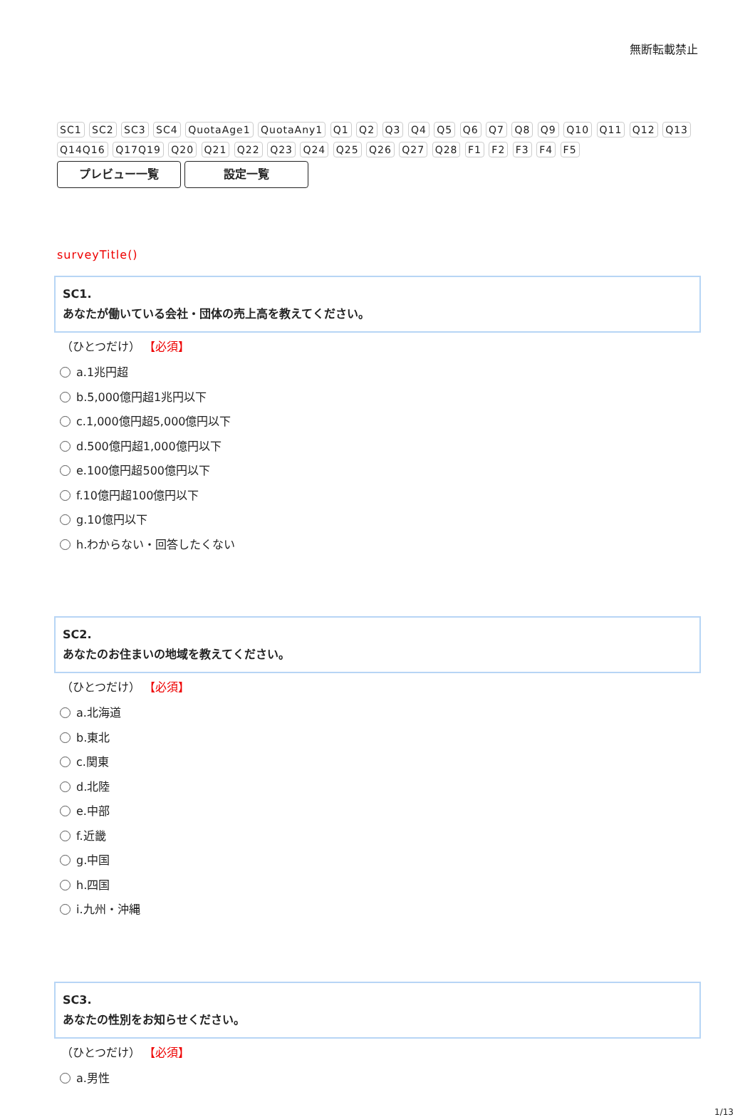無断転載禁止
SC1 SC2 SC3 SC4 QuotaAge1 QuotaAny1 Q1 Q2 Q3 Q4 Q5 Q6 Q7 Q8 Q9 Q10 Q11 Q12 Q13 Q14Q16 Q17Q19 Q20 Q21 Q22 Q23 Q24 Q25 Q26 Q27 Q28 F1 F2 F3 F4 F5
プレビュー一覧 設定一覧
surveyTitle()
SC1.
あなたが働いている会社・団体の売上高を教えてください。
（ひとつだけ） 【必須】
a.1兆円超
b.5,000億円超1兆円以下
c.1,000億円超5,000億円以下
d.500億円超1,000億円以下
e.100億円超500億円以下
f.10億円超100億円以下
g.10億円以下
h.わからない・回答したくない
SC2.
あなたのお住まいの地域を教えてください。
（ひとつだけ） 【必須】
a.北海道
b.東北
c.関東
d.北陸
e.中部
f.近畿
g.中国
h.四国
i.九州・沖縄
SC3.
あなたの性別をお知らせください。
（ひとつだけ） 【必須】
a.男性
1/13